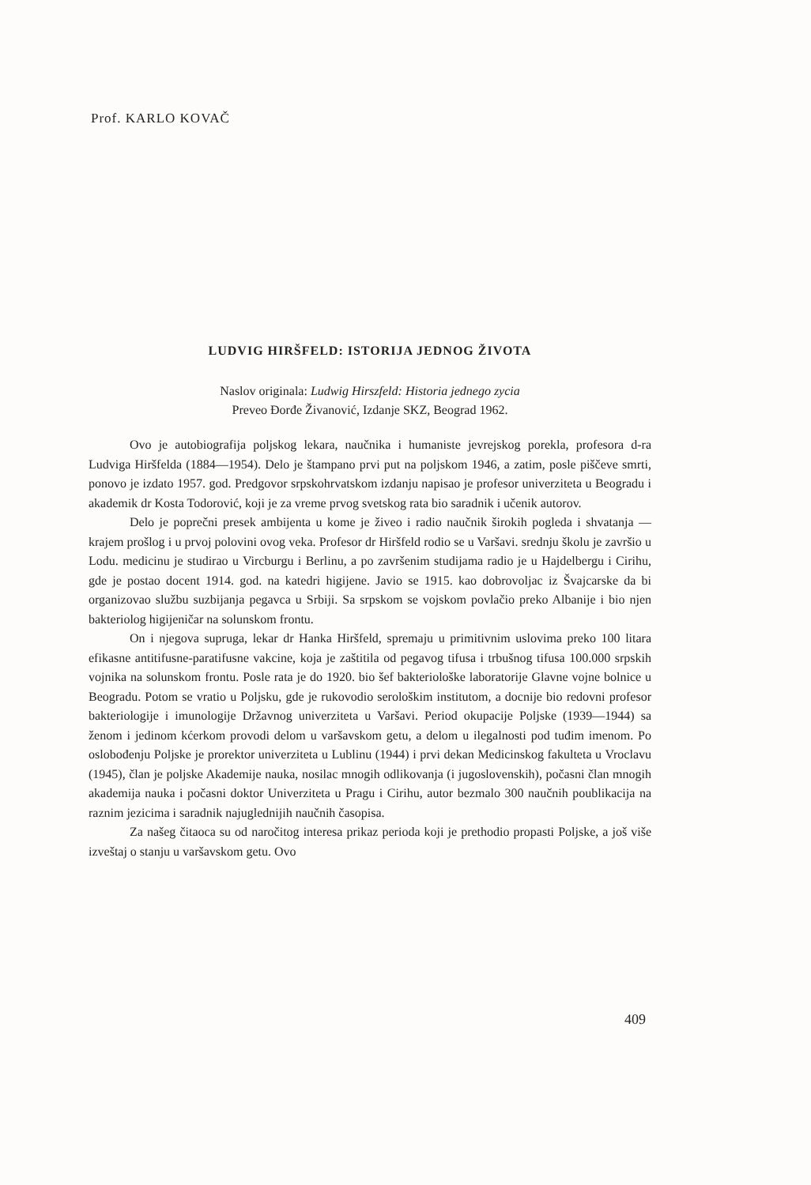Prof. KARLO KOVAČ
LUDVIG HIRŠFELD: ISTORIJA JEDNOG ŽIVOTA
Naslov originala: Ludwig Hirszfeld: Historia jednego zycia
Preveo Đorđe Živanović, Izdanje SKZ, Beograd 1962.
Ovo je autobiografija poljskog lekara, naučnika i humaniste jevrejskog porekla, profesora d-ra Ludviga Hiršfelda (1884—1954). Delo je štampano prvi put na poljskom 1946, a zatim, posle piščeve smrti, ponovo je izdato 1957. god. Predgovor srpskohrvatskom izdanju napisao je profesor univerziteta u Beogradu i akademik dr Kosta Todorović, koji je za vreme prvog svetskog rata bio saradnik i učenik autorov.
Delo je poprečni presek ambijenta u kome je živeo i radio naučnik širokih pogleda i shvatanja — krajem prošlog i u prvoj polovini ovog veka. Profesor dr Hiršfeld rodio se u Varšavi. srednju školu je završio u Lodu. medicinu je studirao u Vircburgu i Berlinu, a po završenim studijama radio je u Hajdelbergu i Cirihu, gde je postao docent 1914. god. na katedri higijene. Javio se 1915. kao dobrovoljac iz Švajcarske da bi organizovao službu suzbijanja pegavca u Srbiji. Sa srpskom se vojskom povlačio preko Albanije i bio njen bakteriolog higijeničar na solunskom frontu.
On i njegova supruga, lekar dr Hanka Hiršfeld, spremaju u primitivnim uslovima preko 100 litara efikasne antitifusne-paratifusne vakcine, koja je zaštitila od pegavog tifusa i trbušnog tifusa 100.000 srpskih vojnika na solunskom frontu. Posle rata je do 1920. bio šef bakteriološke laboratorije Glavne vojne bolnice u Beogradu. Potom se vratio u Poljsku, gde je rukovodio serološkim institutom, a docnije bio redovni profesor bakteriologije i imunologije Državnog univerziteta u Varšavi. Period okupacije Poljske (1939—1944) sa ženom i jedinom kćerkom provodi delom u varšavskom getu, a delom u ilegalnosti pod tuđim imenom. Po oslobođenju Poljske je prorektor univerziteta u Lublinu (1944) i prvi dekan Medicinskog fakulteta u Vroclavu (1945), član je poljske Akademije nauka, nosilac mnogih odlikovanja (i jugoslovenskih), počasni član mnogih akademija nauka i počasni doktor Univerziteta u Pragu i Cirihu, autor bezmalo 300 naučnih poublikacija na raznim jezicima i saradnik najuglednijih naučnih časopisa.
Za našeg čitaoca su od naročitog interesa prikaz perioda koji je prethodio propasti Poljske, a još više izveštaj o stanju u varšavskom getu. Ovo
409